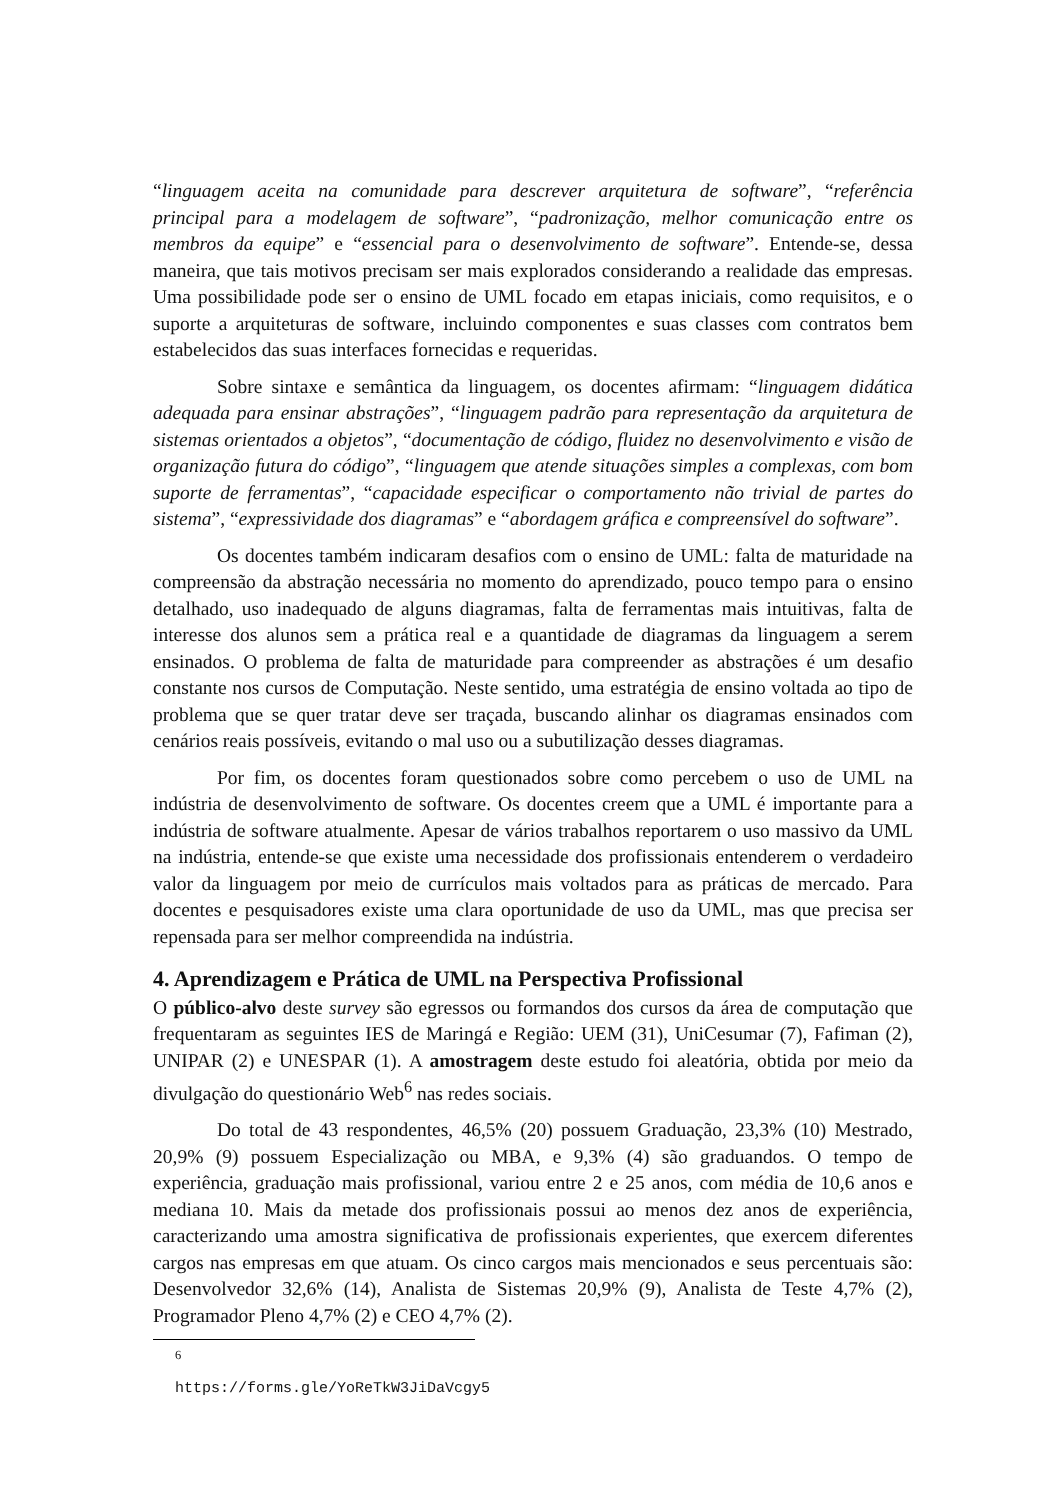“linguagem aceita na comunidade para descrever arquitetura de software”, “referência principal para a modelagem de software”, “padronização, melhor comunicação entre os membros da equipe” e “essencial para o desenvolvimento de software”. Entende-se, dessa maneira, que tais motivos precisam ser mais explorados considerando a realidade das empresas. Uma possibilidade pode ser o ensino de UML focado em etapas iniciais, como requisitos, e o suporte a arquiteturas de software, incluindo componentes e suas classes com contratos bem estabelecidos das suas interfaces fornecidas e requeridas.
Sobre sintaxe e semântica da linguagem, os docentes afirmam: “linguagem didática adequada para ensinar abstrações”, “linguagem padrão para representação da arquitetura de sistemas orientados a objetos”, “documentação de código, fluidez no desenvolvimento e visão de organização futura do código”, “linguagem que atende situações simples a complexas, com bom suporte de ferramentas”, “capacidade especificar o comportamento não trivial de partes do sistema”, “expressividade dos diagramas” e “abordagem gráfica e compreensível do software”.
Os docentes também indicaram desafios com o ensino de UML: falta de maturidade na compreensão da abstração necessária no momento do aprendizado, pouco tempo para o ensino detalhado, uso inadequado de alguns diagramas, falta de ferramentas mais intuitivas, falta de interesse dos alunos sem a prática real e a quantidade de diagramas da linguagem a serem ensinados. O problema de falta de maturidade para compreender as abstrações é um desafio constante nos cursos de Computação. Neste sentido, uma estratégia de ensino voltada ao tipo de problema que se quer tratar deve ser traçada, buscando alinhar os diagramas ensinados com cenários reais possíveis, evitando o mal uso ou a subutilização desses diagramas.
Por fim, os docentes foram questionados sobre como percebem o uso de UML na indústria de desenvolvimento de software. Os docentes creem que a UML é importante para a indústria de software atualmente. Apesar de vários trabalhos reportarem o uso massivo da UML na indústria, entende-se que existe uma necessidade dos profissionais entenderem o verdadeiro valor da linguagem por meio de currículos mais voltados para as práticas de mercado. Para docentes e pesquisadores existe uma clara oportunidade de uso da UML, mas que precisa ser repensada para ser melhor compreendida na indústria.
4. Aprendizagem e Prática de UML na Perspectiva Profissional
O público-alvo deste survey são egressos ou formandos dos cursos da área de computação que frequentaram as seguintes IES de Maringá e Região: UEM (31), UniCesumar (7), Fafiman (2), UNIPAR (2) e UNESPAR (1). A amostragem deste estudo foi aleatória, obtida por meio da divulgação do questionário Web<sup>6</sup> nas redes sociais.
Do total de 43 respondentes, 46,5% (20) possuem Graduação, 23,3% (10) Mestrado, 20,9% (9) possuem Especialização ou MBA, e 9,3% (4) são graduandos. O tempo de experiência, graduação mais profissional, variou entre 2 e 25 anos, com média de 10,6 anos e mediana 10. Mais da metade dos profissionais possui ao menos dez anos de experiência, caracterizando uma amostra significativa de profissionais experientes, que exercem diferentes cargos nas empresas em que atuam. Os cinco cargos mais mencionados e seus percentuais são: Desenvolvedor 32,6% (14), Analista de Sistemas 20,9% (9), Analista de Teste 4,7% (2), Programador Pleno 4,7% (2) e CEO 4,7% (2).
<sup>6</sup> https://forms.gle/YoReTkW3JiDaVcgy5